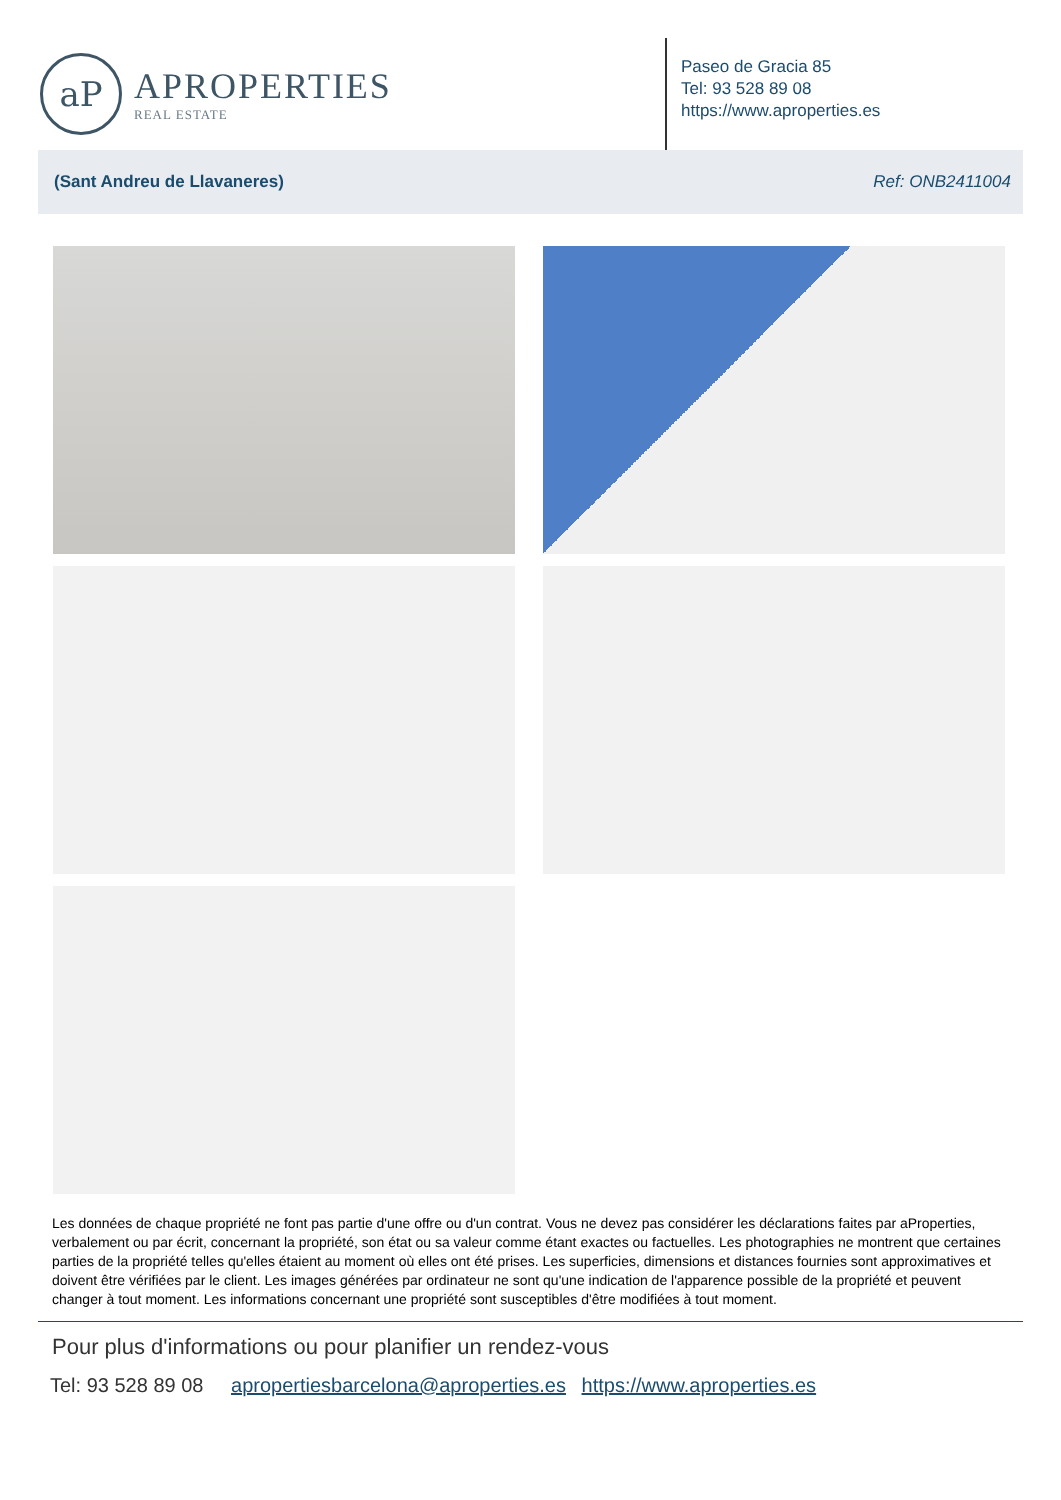aP
APROPERTIES
REAL ESTATE
Paseo de Gracia 85
Tel: 93 528 89 08
https://www.aproperties.es
(Sant Andreu de Llavaneres) Ref: ONB2411004
Les données de chaque propriété ne font pas partie d'une offre ou d'un contrat. Vous ne devez pas considérer les déclarations faites par aProperties, verbalement ou par écrit, concernant la propriété, son état ou sa valeur comme étant exactes ou factuelles. Les photographies ne montrent que certaines parties de la propriété telles qu'elles étaient au moment où elles ont été prises. Les superficies, dimensions et distances fournies sont approximatives et doivent être vérifiées par le client. Les images générées par ordinateur ne sont qu'une indication de l'apparence possible de la propriété et peuvent changer à tout moment. Les informations concernant une propriété sont susceptibles d'être modifiées à tout moment.
Pour plus d'informations ou pour planifier un rendez-vous
Tel: 93 528 89 08 apropertiesbarcelona@aproperties.es https://www.aproperties.es